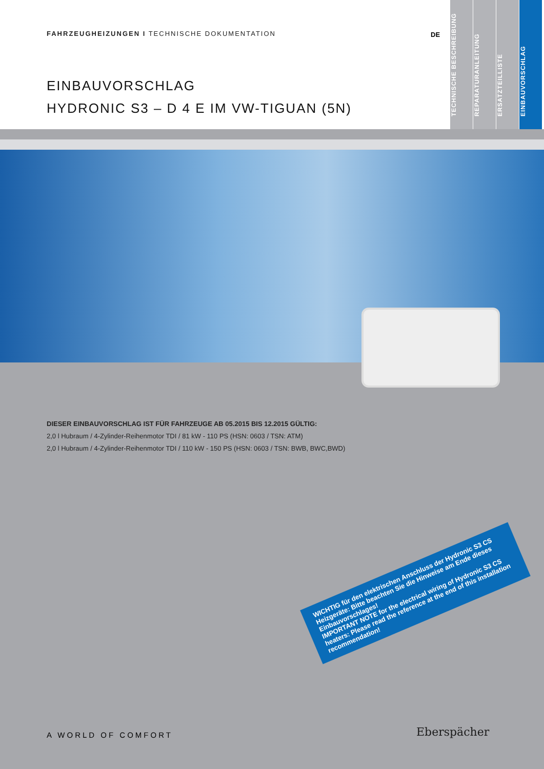FAHRZEUGHEIZUNGEN I TECHNISCHE DOKUMENTATION
DE
EINBAUVORSCHLAG
HYDRONIC S3 – D 4 E IM VW-TIGUAN (5N)
TECHNISCHE BESCHREIBUNG
REPARATURANLEITUNG
ERSATZTEILLISTE
EINBAUVORSCHLAG
DIESER EINBAUVORSCHLAG IST FÜR FAHRZEUGE AB 05.2015 BIS 12.2015 GÜLTIG:
2,0 l Hubraum / 4-Zylinder-Reihenmotor TDI / 81 kW - 110 PS (HSN: 0603 / TSN: ATM)
2,0 l Hubraum / 4-Zylinder-Reihenmotor TDI / 110 kW - 150 PS (HSN: 0603 / TSN: BWB, BWC,BWD)
WICHTIG für den elektrischen Anschluss der Hydronic S3 CS Heizgeräte: Bitte beachten Sie die Hinweise am Ende dieses Einbauvorschlages!
IMPORTANT NOTE for the electrical wiring of Hydronic S3 CS heaters: Please read the reference at the end of this installation recommendation!
A WORLD OF COMFORT Eberspächer